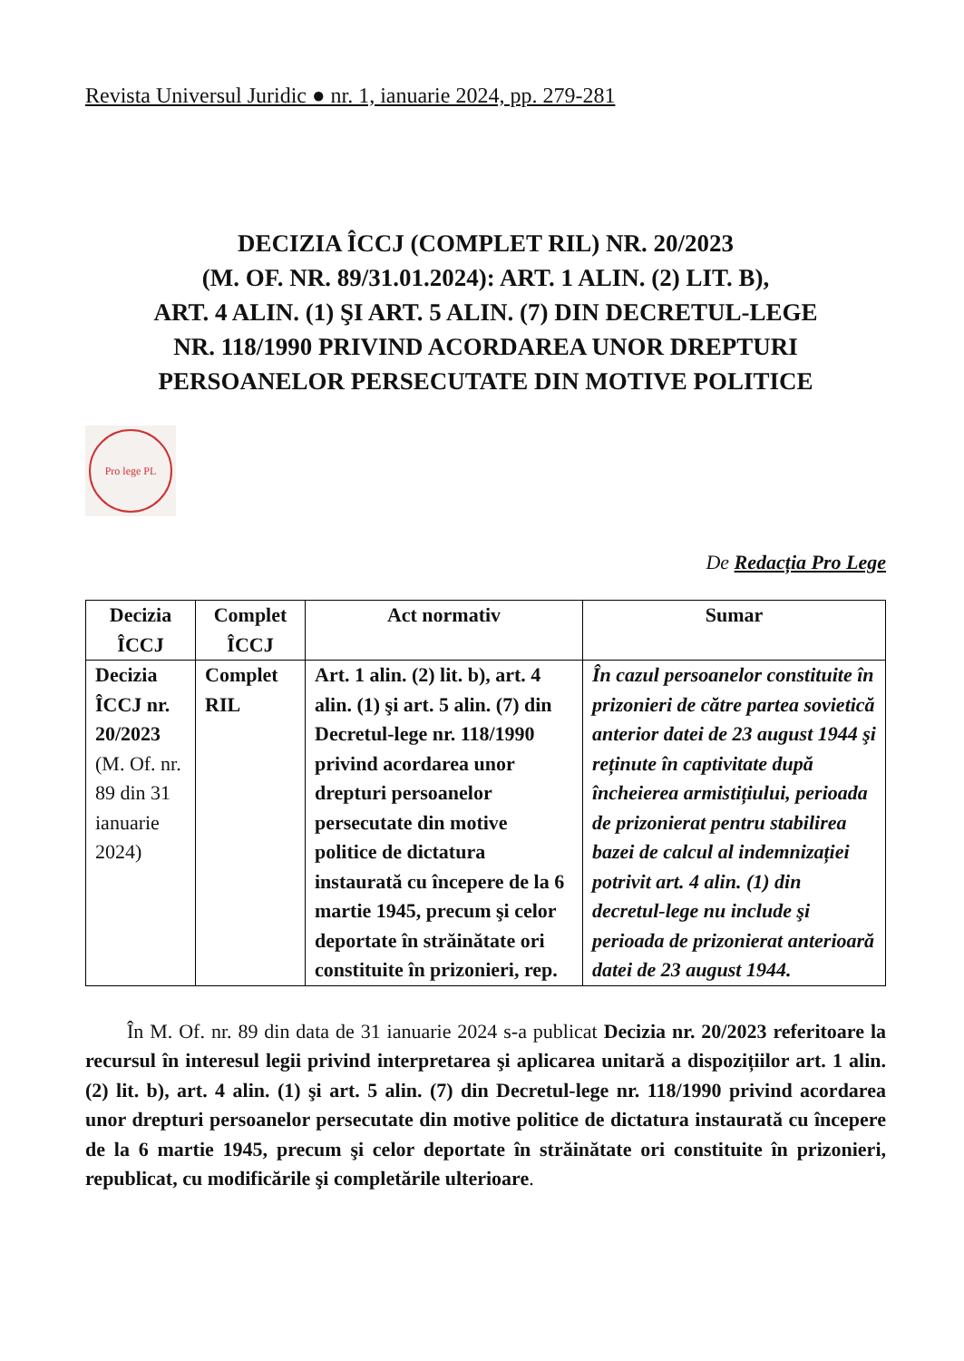Revista Universul Juridic ● nr. 1, ianuarie 2024, pp. 279-281
DECIZIA ÎCCJ (COMPLET RIL) NR. 20/2023
(M. OF. NR. 89/31.01.2024): ART. 1 ALIN. (2) LIT. B),
ART. 4 ALIN. (1) ŞI ART. 5 ALIN. (7) DIN DECRETUL-LEGE
NR. 118/1990 PRIVIND ACORDAREA UNOR DREPTURI
PERSOANELOR PERSECUTATE DIN MOTIVE POLITICE
Pro lege PL
De Redacția Pro Lege
| Decizia ÎCCJ | Complet ÎCCJ | Act normativ | Sumar |
| --- | --- | --- | --- |
| Decizia ÎCCJ nr. 20/2023 (M. Of. nr. 89 din 31 ianuarie 2024) | Complet RIL | Art. 1 alin. (2) lit. b), art. 4 alin. (1) şi art. 5 alin. (7) din Decretul-lege nr. 118/1990 privind acordarea unor drepturi persoanelor persecutate din motive politice de dictatura instaurată cu începere de la 6 martie 1945, precum şi celor deportate în străinătate ori constituite în prizonieri, rep. | În cazul persoanelor constituite în prizonieri de către partea sovietică anterior datei de 23 august 1944 şi reținute în captivitate după încheierea armistițiului, perioada de prizonierat pentru stabilirea bazei de calcul al indemnizației potrivit art. 4 alin. (1) din decretul-lege nu include şi perioada de prizonierat anterioară datei de 23 august 1944. |
În M. Of. nr. 89 din data de 31 ianuarie 2024 s-a publicat Decizia nr. 20/2023 referitoare la recursul în interesul legii privind interpretarea şi aplicarea unitară a dispozițiilor art. 1 alin. (2) lit. b), art. 4 alin. (1) şi art. 5 alin. (7) din Decretul-lege nr. 118/1990 privind acordarea unor drepturi persoanelor persecutate din motive politice de dictatura instaurată cu începere de la 6 martie 1945, precum şi celor deportate în străinătate ori constituite în prizonieri, republicat, cu modificările şi completările ulterioare.